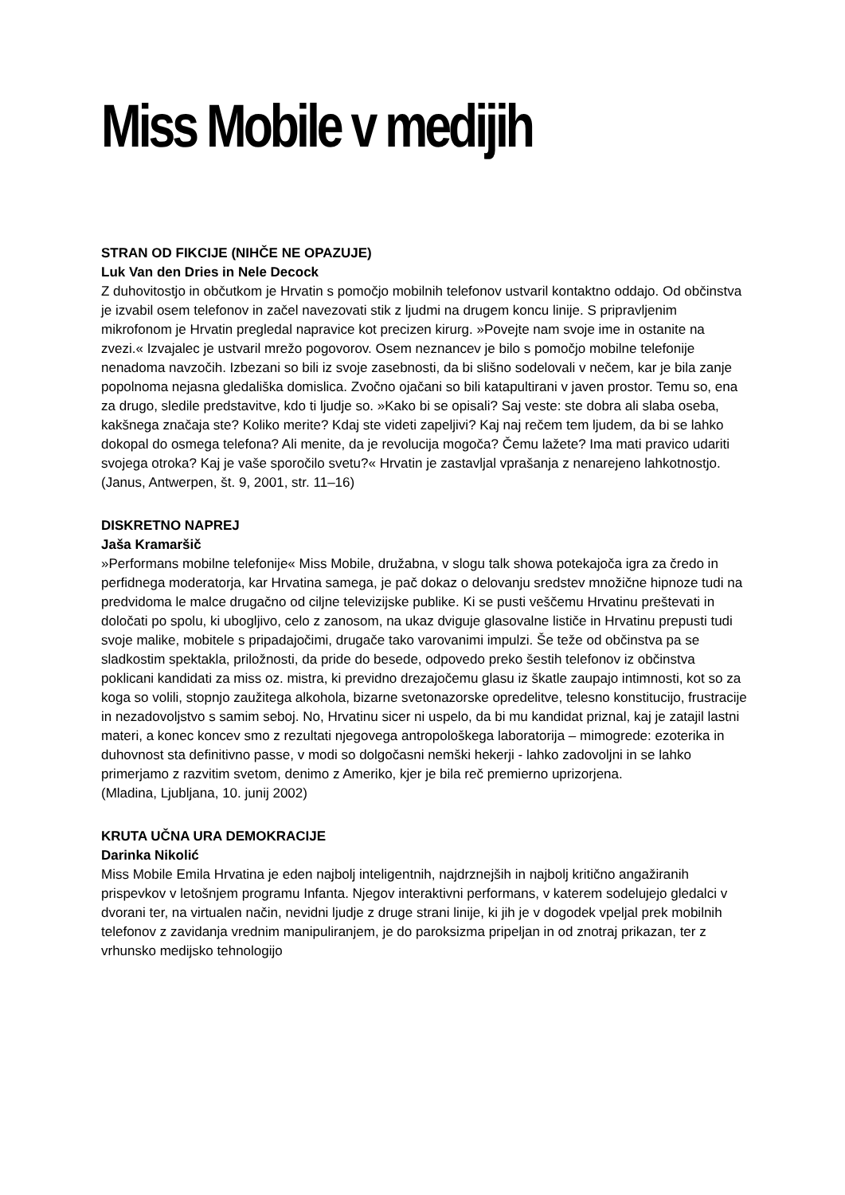Miss Mobile v medijih
STRAN OD FIKCIJE (NIHČE NE OPAZUJE)
Luk Van den Dries in Nele Decock
Z duhovitostjo in občutkom je Hrvatin s pomočjo mobilnih telefonov ustvaril kontaktno oddajo. Od občinstva je izvabil osem telefonov in začel navezovati stik z ljudmi na drugem koncu linije. S pripravljenim mikrofonom je Hrvatin pregledal napravice kot precizen kirurg. »Povejte nam svoje ime in ostanite na zvezi.« Izvajalec je ustvaril mrežo pogovorov. Osem neznancev je bilo s pomočjo mobilne telefonije nenadoma navzočih. Izbezani so bili iz svoje zasebnosti, da bi slišno sodelovali v nečem, kar je bila zanje popolnoma nejasna gledališka domislica. Zvočno ojačani so bili katapultirani v javen prostor. Temu so, ena za drugo, sledile predstavitve, kdo ti ljudje so. »Kako bi se opisali? Saj veste: ste dobra ali slaba oseba, kakšnega značaja ste? Koliko merite? Kdaj ste videti zapeljivi? Kaj naj rečem tem ljudem, da bi se lahko dokopal do osmega telefona? Ali menite, da je revolucija mogoča? Čemu lažete? Ima mati pravico udariti svojega otroka? Kaj je vaše sporočilo svetu?« Hrvatin je zastavljal vprašanja z nenarejeno lahkotnostjo.
(Janus, Antwerpen, št. 9, 2001, str. 11–16)
DISKRETNO NAPREJ
Jaša Kramaršič
»Performans mobilne telefonije« Miss Mobile, družabna, v slogu talk showa potekajoča igra za čredo in perfidnega moderatorja, kar Hrvatina samega, je pač dokaz o delovanju sredstev množične hipnoze tudi na predvidoma le malce drugačno od ciljne televizijske publike. Ki se pusti veščemu Hrvatinu preštevati in določati po spolu, ki ubogljivo, celo z zanosom, na ukaz dviguje glasovalne lističe in Hrvatinu prepusti tudi svoje malike, mobitele s pripadajočimi, drugače tako varovanimi impulzi. Še teže od občinstva pa se sladkostim spektakla, priložnosti, da pride do besede, odpovedo preko šestih telefonov iz občinstva poklicani kandidati za miss oz. mistra, ki previdno drezajočemu glasu iz škatle zaupajo intimnosti, kot so za koga so volili, stopnjo zaužitega alkohola, bizarne svetonazorske opredelitve, telesno konstitucijo, frustracije in nezadovoljstvo s samim seboj. No, Hrvatinu sicer ni uspelo, da bi mu kandidat priznal, kaj je zatajil lastni materi, a konec koncev smo z rezultati njegovega antropološkega laboratorija – mimogrede: ezoterika in duhovnost sta definitivno passe, v modi so dolgočasni nemški hekerji - lahko zadovoljni in se lahko primerjamo z razvitim svetom, denimo z Ameriko, kjer je bila reč premierno uprizorjena.
(Mladina, Ljubljana, 10. junij 2002)
KRUTA UČNA URA DEMOKRACIJE
Darinka Nikolić
Miss Mobile Emila Hrvatina je eden najbolj inteligentnih, najdrznejših in najbolj kritično angažiranih prispevkov v letošnjem programu Infanta. Njegov interaktivni performans, v katerem sodelujejo gledalci v dvorani ter, na virtualen način, nevidni ljudje z druge strani linije, ki jih je v dogodek vpeljal prek mobilnih telefonov z zavidanja vrednim manipuliranjem, je do paroksizma pripeljan in od znotraj prikazan, ter z vrhunsko medijsko tehnologijo